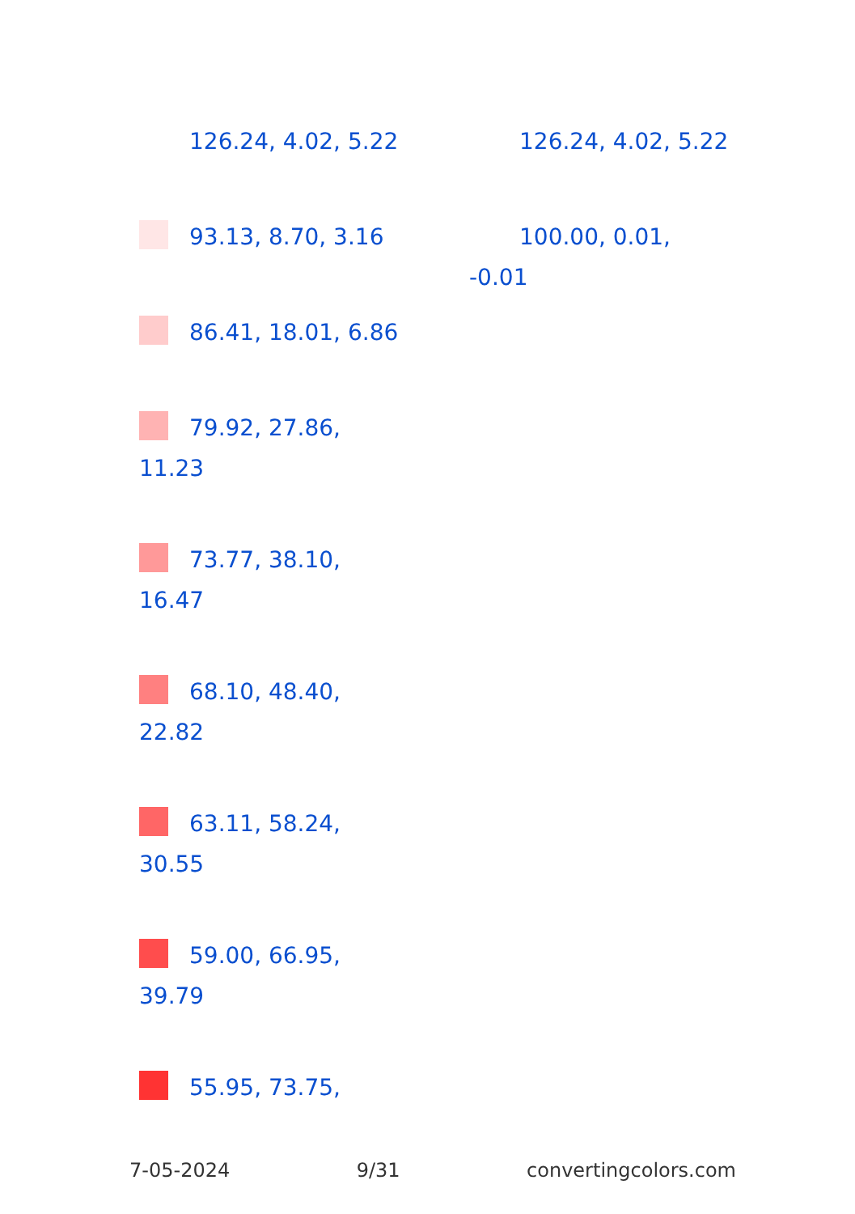126.24, 4.02, 5.22
93.13, 8.70, 3.16
86.41, 18.01, 6.86
79.92, 27.86,
11.23
73.77, 38.10,
16.47
68.10, 48.40,
22.82
63.11, 58.24,
30.55
59.00, 66.95,
39.79
55.95, 73.75,
126.24, 4.02, 5.22
100.00, 0.01,
-0.01
7-05-2024 9/31 convertingcolors.com